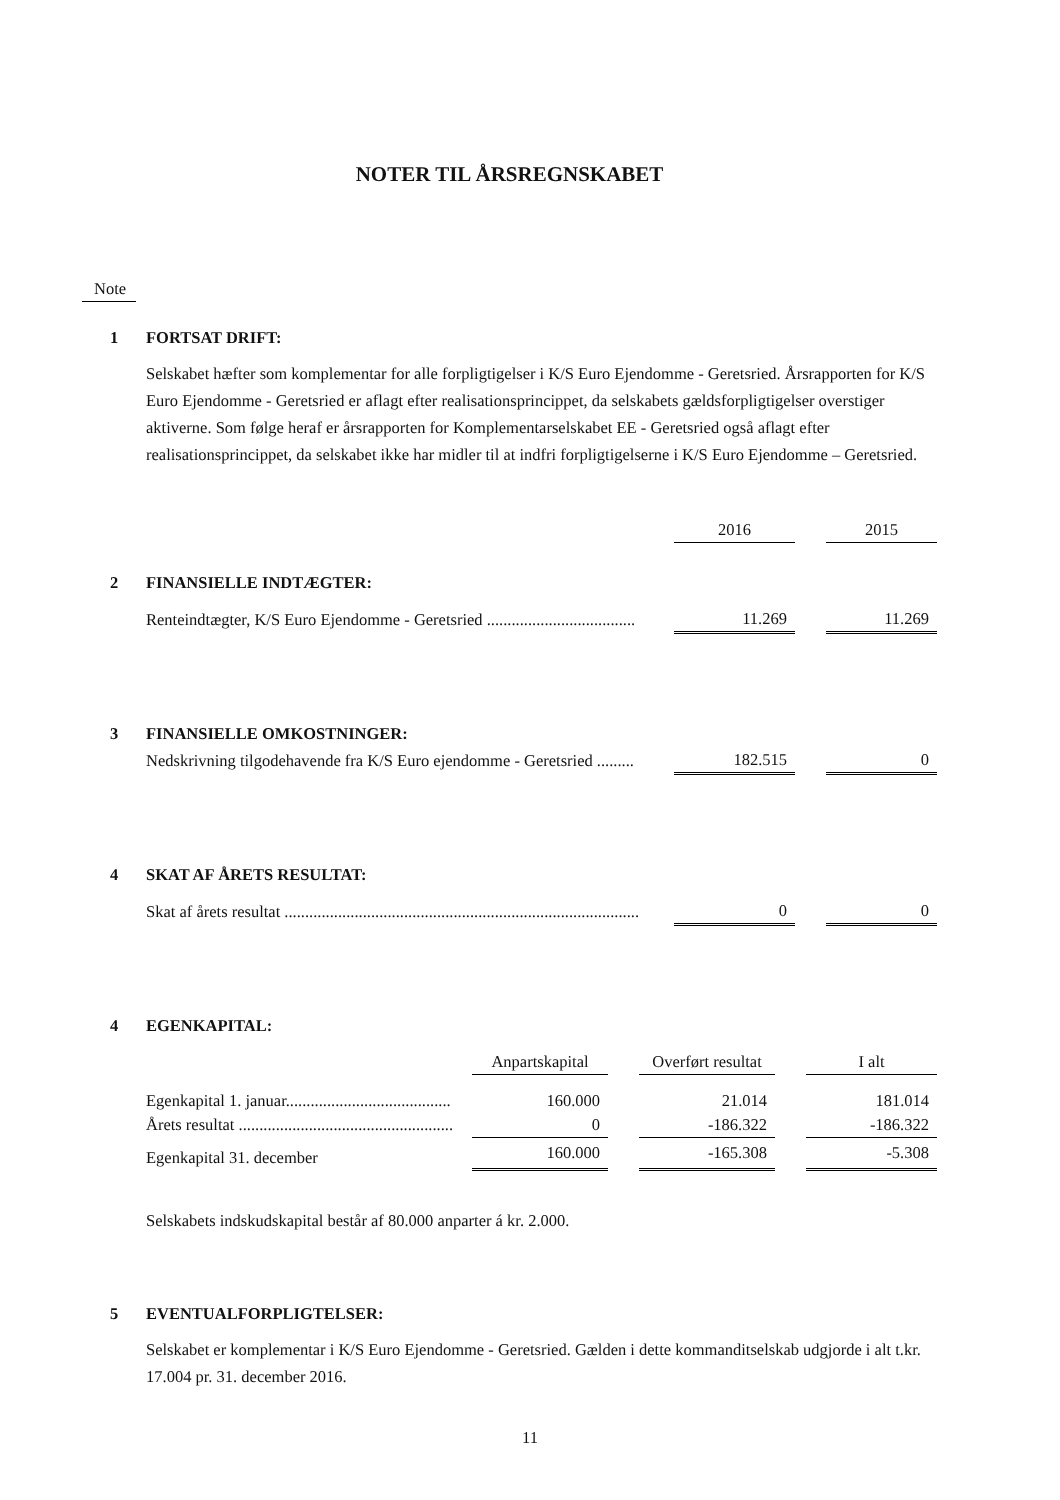NOTER TIL ÅRSREGNSKABET
Note
1 FORTSAT DRIFT:
Selskabet hæfter som komplementar for alle forpligtigelser i K/S Euro Ejendomme - Geretsried. Årsrapporten for K/S Euro Ejendomme - Geretsried er aflagt efter realisationsprincippet, da selskabets gældsforpligtigelser overstiger aktiverne. Som følge heraf er årsrapporten for Komplementarselskabet EE - Geretsried også aflagt efter realisationsprincippet, da selskabet ikke har midler til at indfri forpligtigelserne i K/S Euro Ejendomme – Geretsried.
| | 2016 | | 2015 |
2 FINANSIELLE INDTÆGTER:
| Renteindtægter, K/S Euro Ejendomme - Geretsried .................................... | 11.269 | | 11.269 |
3 FINANSIELLE OMKOSTNINGER:
| Nedskrivning tilgodehavende fra K/S Euro ejendomme - Geretsried ......... | 182.515 | | 0 |
4 SKAT AF ÅRETS RESULTAT:
| Skat af årets resultat ...................................................................................... | 0 | | 0 |
4 EGENKAPITAL:
| | Anpartskapital | | Overført resultat | | I alt |
| Egenkapital 1. januar........................................ | 160.000 | | 21.014 | | 181.014 |
| Årets resultat .................................................... | 0 | | -186.322 | | -186.322 |
| Egenkapital 31. december | 160.000 | | -165.308 | | -5.308 |
Selskabets indskudskapital består af 80.000 anparter á kr. 2.000.
5 EVENTUALFORPLIGTELSER:
Selskabet er komplementar i K/S Euro Ejendomme - Geretsried. Gælden i dette kommanditselskab udgjorde i alt t.kr. 17.004 pr. 31. december 2016.
11